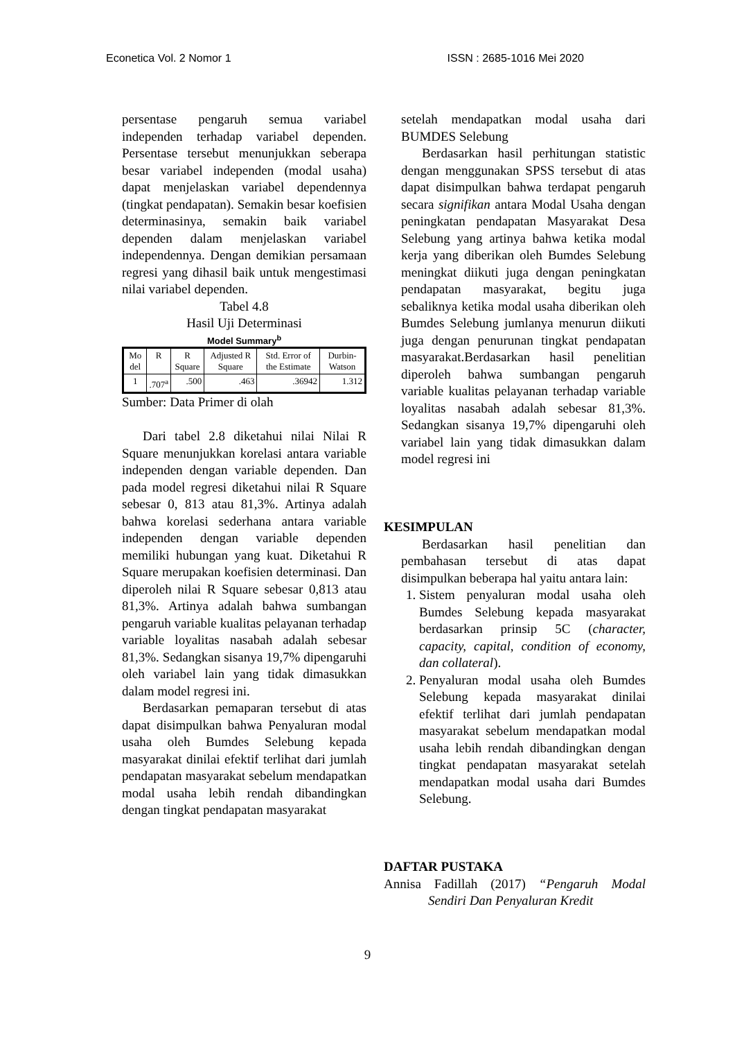Econetica Vol. 2 Nomor 1 ISSN : 2685-1016 Mei 2020
persentase pengaruh semua variabel independen terhadap variabel dependen. Persentase tersebut menunjukkan seberapa besar variabel independen (modal usaha) dapat menjelaskan variabel dependennya (tingkat pendapatan). Semakin besar koefisien determinasinya, semakin baik variabel dependen dalam menjelaskan variabel independennya. Dengan demikian persamaan regresi yang dihasil baik untuk mengestimasi nilai variabel dependen.
Tabel 4.8
Hasil Uji Determinasi
Model Summary<sup>b</sup>
| Mo del | R | R Square | Adjusted R Square | Std. Error of the Estimate | Durbin-Watson |
| 1 | .707<sup>a</sup> | .500 | .463 | .36942 | 1.312 |
Sumber: Data Primer di olah
Dari tabel 2.8 diketahui nilai Nilai R Square menunjukkan korelasi antara variable independen dengan variable dependen. Dan pada model regresi diketahui nilai R Square sebesar 0, 813 atau 81,3%. Artinya adalah bahwa korelasi sederhana antara variable independen dengan variable dependen memiliki hubungan yang kuat. Diketahui R Square merupakan koefisien determinasi. Dan diperoleh nilai R Square sebesar 0,813 atau 81,3%. Artinya adalah bahwa sumbangan pengaruh variable kualitas pelayanan terhadap variable loyalitas nasabah adalah sebesar 81,3%. Sedangkan sisanya 19,7% dipengaruhi oleh variabel lain yang tidak dimasukkan dalam model regresi ini.
Berdasarkan pemaparan tersebut di atas dapat disimpulkan bahwa Penyaluran modal usaha oleh Bumdes Selebung kepada masyarakat dinilai efektif terlihat dari jumlah pendapatan masyarakat sebelum mendapatkan modal usaha lebih rendah dibandingkan dengan tingkat pendapatan masyarakat
setelah mendapatkan modal usaha dari BUMDES Selebung
Berdasarkan hasil perhitungan statistic dengan menggunakan SPSS tersebut di atas dapat disimpulkan bahwa terdapat pengaruh secara signifikan antara Modal Usaha dengan peningkatan pendapatan Masyarakat Desa Selebung yang artinya bahwa ketika modal kerja yang diberikan oleh Bumdes Selebung meningkat diikuti juga dengan peningkatan pendapatan masyarakat, begitu juga sebaliknya ketika modal usaha diberikan oleh Bumdes Selebung jumlanya menurun diikuti juga dengan penurunan tingkat pendapatan masyarakat.Berdasarkan hasil penelitian diperoleh bahwa sumbangan pengaruh variable kualitas pelayanan terhadap variable loyalitas nasabah adalah sebesar 81,3%. Sedangkan sisanya 19,7% dipengaruhi oleh variabel lain yang tidak dimasukkan dalam model regresi ini
KESIMPULAN
Berdasarkan hasil penelitian dan pembahasan tersebut di atas dapat disimpulkan beberapa hal yaitu antara lain:
1. Sistem penyaluran modal usaha oleh Bumdes Selebung kepada masyarakat berdasarkan prinsip 5C (character, capacity, capital, condition of economy, dan collateral).
2. Penyaluran modal usaha oleh Bumdes Selebung kepada masyarakat dinilai efektif terlihat dari jumlah pendapatan masyarakat sebelum mendapatkan modal usaha lebih rendah dibandingkan dengan tingkat pendapatan masyarakat setelah mendapatkan modal usaha dari Bumdes Selebung.
DAFTAR PUSTAKA
Annisa Fadillah (2017) “Pengaruh Modal Sendiri Dan Penyaluran Kredit
9